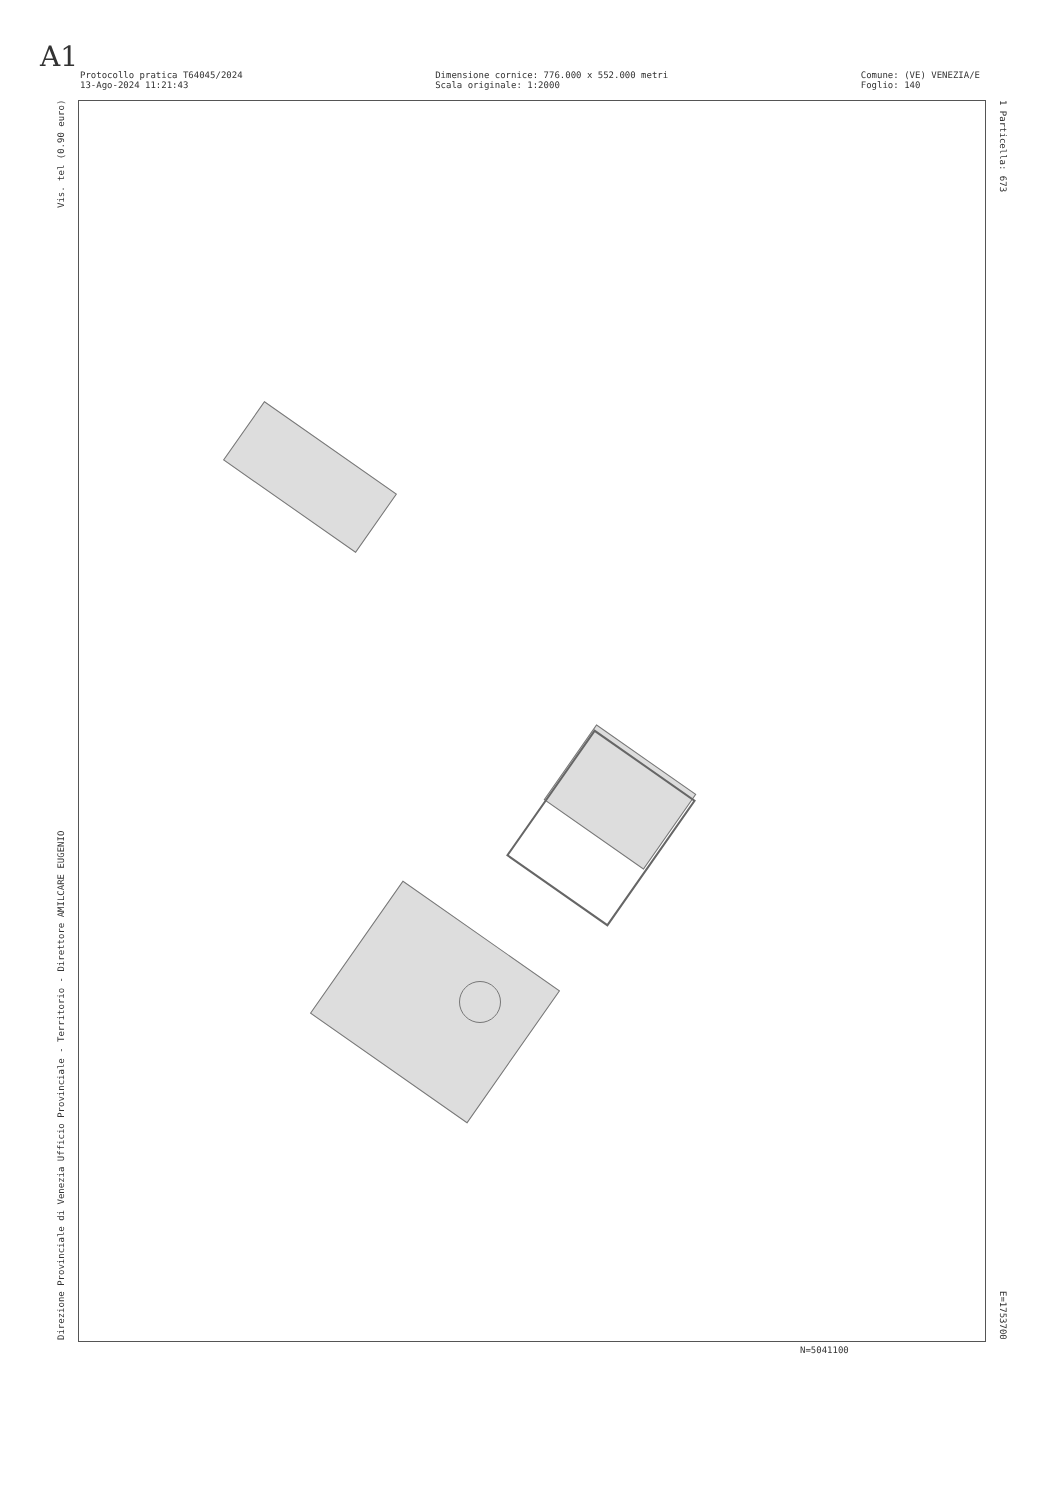A1
Protocollo pratica T64045/2024
13-Ago-2024 11:21:43
Dimensione cornice: 776.000 x 552.000 metri
Scala originale: 1:2000
Comune: (VE) VENEZIA/E
Foglio: 140
Direzione Provinciale di Venezia Ufficio Provinciale - Territorio - Direttore AMILCARE EUGENIO Vis. tel (0.90 euro)
1 Particella: 673 E=1753700
N=5041100